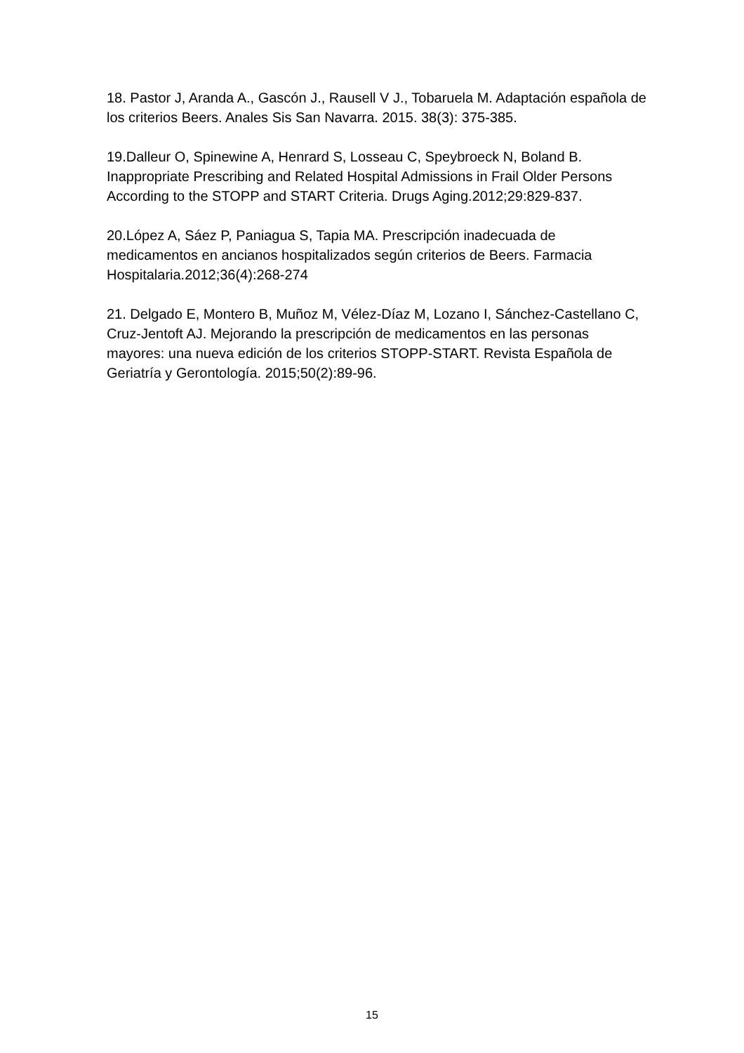18. Pastor J, Aranda A., Gascón J., Rausell V J., Tobaruela M. Adaptación española de los criterios Beers. Anales Sis San Navarra. 2015. 38(3): 375-385.
19.Dalleur O, Spinewine A, Henrard S, Losseau C, Speybroeck N, Boland B. Inappropriate Prescribing and Related Hospital Admissions in Frail Older Persons According to the STOPP and START Criteria. Drugs Aging.2012;29:829-837.
20.López A, Sáez P, Paniagua S, Tapia MA. Prescripción inadecuada de medicamentos en ancianos hospitalizados según criterios de Beers. Farmacia Hospitalaria.2012;36(4):268-274
21. Delgado E, Montero B, Muñoz M, Vélez-Díaz M, Lozano I, Sánchez-Castellano C, Cruz-Jentoft AJ. Mejorando la prescripción de medicamentos en las personas mayores: una nueva edición de los criterios STOPP-START. Revista Española de Geriatría y Gerontología. 2015;50(2):89-96.
15